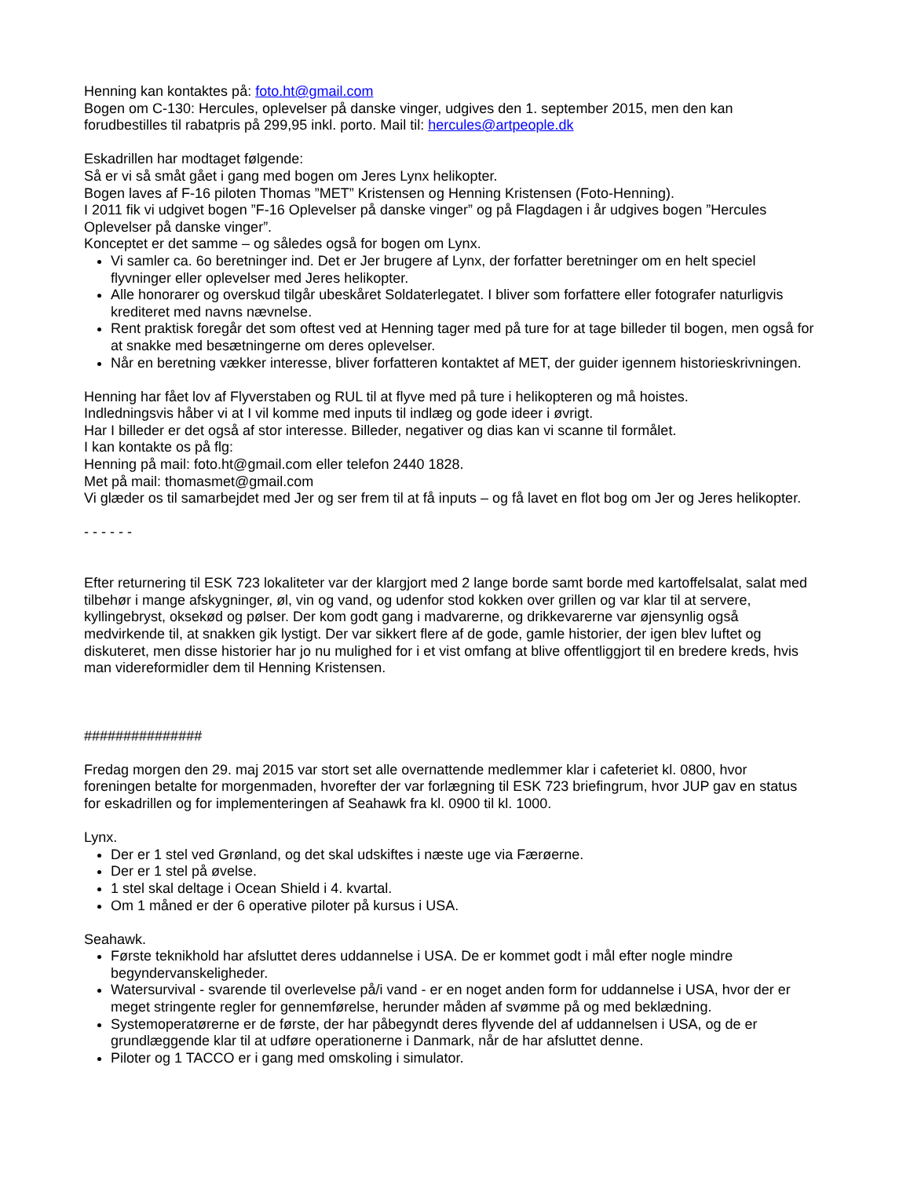Henning kan kontaktes på: foto.ht@gmail.com
Bogen om C-130: Hercules, oplevelser på danske vinger, udgives den 1. september 2015, men den kan forudbestilles til rabatpris på 299,95 inkl. porto. Mail til: hercules@artpeople.dk
Eskadrillen har modtaget følgende:
Så er vi så småt gået i gang med bogen om Jeres Lynx helikopter.
Bogen laves af F-16 piloten Thomas ”MET” Kristensen og Henning Kristensen (Foto-Henning).
I 2011 fik vi udgivet bogen ”F-16 Oplevelser på danske vinger” og på Flagdagen i år udgives bogen ”Hercules Oplevelser på danske vinger”.
Konceptet er det samme – og således også for bogen om Lynx.
Vi samler ca. 6o beretninger ind. Det er Jer brugere af Lynx, der forfatter beretninger om en helt speciel flyvninger eller oplevelser med Jeres helikopter.
Alle honorarer og overskud tilgår ubeskåret Soldaterlegatet. I bliver som forfattere eller fotografer naturligvis krediteret med navns nævnelse.
Rent praktisk foregår det som oftest ved at Henning tager med på ture for at tage billeder til bogen, men også for at snakke med besætningerne om deres oplevelser.
Når en beretning vækker interesse, bliver forfatteren kontaktet af MET, der guider igennem historieskrivningen.
Henning har fået lov af Flyverstaben og RUL til at flyve med på ture i helikopteren og må hoistes.
Indledningsvis håber vi at I vil komme med inputs til indlæg og gode ideer i øvrigt.
Har I billeder er det også af stor interesse. Billeder, negativer og dias kan vi scanne til formålet.
I kan kontakte os på flg:
Henning på mail: foto.ht@gmail.com eller telefon 2440 1828.
Met på mail: thomasmet@gmail.com
Vi glæder os til samarbejdet med Jer og ser frem til at få inputs – og få lavet en flot bog om Jer og Jeres helikopter.
- - - - - -
Efter returnering til ESK 723 lokaliteter var der klargjort med 2 lange borde samt borde med kartoffelsalat, salat med tilbehør i mange afskygninger, øl, vin og vand, og udenfor stod kokken over grillen og var klar til at servere, kyllingebryst, oksekød og pølser. Der kom godt gang i madvarerne, og drikkevarerne var øjensynlig også medvirkende til, at snakken gik lystigt. Der var sikkert flere af de gode, gamle historier, der igen blev luftet og diskuteret, men disse historier har jo nu mulighed for i et vist omfang at blive offentliggjort til en bredere kreds, hvis man videreformidler dem til Henning Kristensen.
###############
Fredag morgen den 29. maj 2015 var stort set alle overnattende medlemmer klar i cafeteriet kl. 0800, hvor foreningen betalte for morgenmaden, hvorefter der var forlægning til ESK 723 briefingrum, hvor JUP gav en status for eskadrillen og for implementeringen af Seahawk fra kl. 0900 til kl. 1000.
Lynx.
Der er 1 stel ved Grønland, og det skal udskiftes i næste uge via Færøerne.
Der er 1 stel på øvelse.
1 stel skal deltage i Ocean Shield i 4. kvartal.
Om 1 måned er der 6 operative piloter på kursus i USA.
Seahawk.
Første teknikhold har afsluttet deres uddannelse i USA. De er kommet godt i mål efter nogle mindre begyndervanskeligheder.
Watersurvival - svarende til overlevelse på/i vand - er en noget anden form for uddannelse i USA, hvor der er meget stringente regler for gennemførelse, herunder måden af svømme på og med beklædning.
Systemoperatørerne er de første, der har påbegyndt deres flyvende del af uddannelsen i USA, og de er grundlæggende klar til at udføre operationerne i Danmark, når de har afsluttet denne.
Piloter og 1 TACCO er i gang med omskoling i simulator.